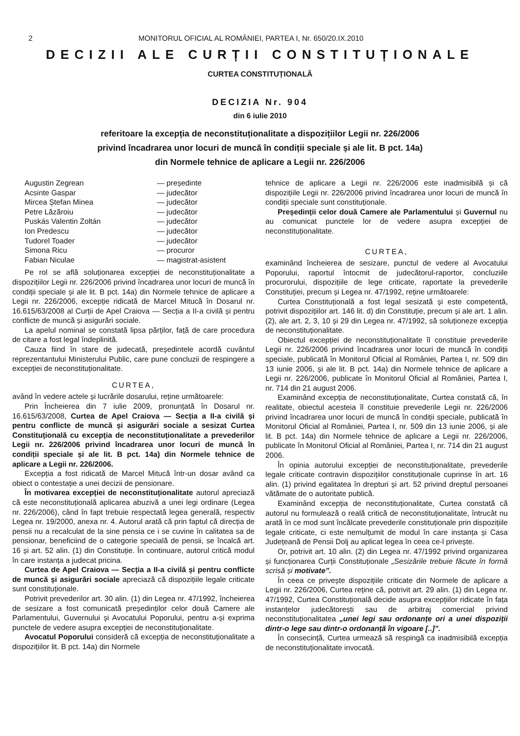2 MONITORUL OFICIAL AL ROMÂNIEI, PARTEA I, Nr. 650/20.IX.2010
DECIZII ALE CURȚII CONSTITUȚIONALE
CURTEA CONSTITUȚIONALĂ
DECIZIA Nr. 904
din 6 iulie 2010
referitoare la excepția de neconstituționalitate a dispozițiilor Legii nr. 226/2006
privind încadrarea unor locuri de muncă în condiții speciale și ale lit. B pct. 14a)
din Normele tehnice de aplicare a Legii nr. 226/2006
Augustin Zegrean — președinte Acsinte Gaspar — judecător Mircea Ștefan Minea — judecător Petre Lăzăroiu — judecător Puskás Valentin Zoltán — judecător Ion Predescu — judecător Tudorel Toader — judecător Simona Ricu — procuror Fabian Niculae — magistrat-asistent
Pe rol se află soluționarea excepției de neconstituționalitate a dispozițiilor Legii nr. 226/2006 privind încadrarea unor locuri de muncă în condiții speciale și ale lit. B pct. 14a) din Normele tehnice de aplicare a Legii nr. 226/2006, excepție ridicată de Marcel Mitucă în Dosarul nr. 16.615/63/2008 al Curții de Apel Craiova — Secția a II-a civilă și pentru conflicte de muncă și asigurări sociale.
La apelul nominal se constată lipsa părților, față de care procedura de citare a fost legal îndeplinită.
Cauza fiind în stare de judecată, președintele acordă cuvântul reprezentantului Ministerului Public, care pune concluzii de respingere a excepției de neconstituționalitate.
CURTEA,
având în vedere actele și lucrările dosarului, reține următoarele:
Prin Încheierea din 7 iulie 2009, pronunțată în Dosarul nr. 16.615/63/2008, Curtea de Apel Craiova — Secția a II-a civilă și pentru conflicte de muncă și asigurări sociale a sesizat Curtea Constituțională cu excepția de neconstituționalitate a prevederilor Legii nr. 226/2006 privind încadrarea unor locuri de muncă în condiții speciale și ale lit. B pct. 14a) din Normele tehnice de aplicare a Legii nr. 226/2006.
Excepția a fost ridicată de Marcel Mitucă într-un dosar având ca obiect o contestație a unei decizii de pensionare.
În motivarea excepției de neconstituționalitate autorul apreciază că este neconstituțională aplicarea abuzivă a unei legi ordinare (Legea nr. 226/2006), când în fapt trebuie respectată legea generală, respectiv Legea nr. 19/2000, anexa nr. 4. Autorul arată că prin faptul că direcția de pensii nu a recalculat de la sine pensia ce i se cuvine în calitatea sa de pensionar, beneficiind de o categorie specială de pensii, se încalcă art. 16 și art. 52 alin. (1) din Constituție. În continuare, autorul critică modul în care instanța a judecat pricina.
Curtea de Apel Craiova — Secția a II-a civilă și pentru conflicte de muncă și asigurări sociale apreciază că dispozițiile legale criticate sunt constituționale.
Potrivit prevederilor art. 30 alin. (1) din Legea nr. 47/1992, încheierea de sesizare a fost comunicată președinților celor două Camere ale Parlamentului, Guvernului și Avocatului Poporului, pentru a-și exprima punctele de vedere asupra excepției de neconstituționalitate.
Avocatul Poporului consideră că excepția de neconstituționalitate a dispozițiilor lit. B pct. 14a) din Normele
tehnice de aplicare a Legii nr. 226/2006 este inadmisibilă și că dispozițiile Legii nr. 226/2006 privind încadrarea unor locuri de muncă în condiții speciale sunt constituționale.
Președinții celor două Camere ale Parlamentului și Guvernul nu au comunicat punctele lor de vedere asupra excepției de neconstituționalitate.
CURTEA,
examinând încheierea de sesizare, punctul de vedere al Avocatului Poporului, raportul întocmit de judecătorul-raportor, concluziile procurorului, dispozițiile de lege criticate, raportate la prevederile Constituției, precum și Legea nr. 47/1992, reține următoarele:
Curtea Constituțională a fost legal sesizată și este competentă, potrivit dispozițiilor art. 146 lit. d) din Constituție, precum și ale art. 1 alin. (2), ale art. 2, 3, 10 și 29 din Legea nr. 47/1992, să soluționeze excepția de neconstituționalitate.
Obiectul excepției de neconstituționalitate îl constituie prevederile Legii nr. 226/2006 privind încadrarea unor locuri de muncă în condiții speciale, publicată în Monitorul Oficial al României, Partea I, nr. 509 din 13 iunie 2006, și ale lit. B pct. 14a) din Normele tehnice de aplicare a Legii nr. 226/2006, publicate în Monitorul Oficial al României, Partea I, nr. 714 din 21 august 2006.
Examinând excepția de neconstituționalitate, Curtea constată că, în realitate, obiectul acesteia îl constituie prevederile Legii nr. 226/2006 privind încadrarea unor locuri de muncă în condiții speciale, publicată în Monitorul Oficial al României, Partea I, nr. 509 din 13 iunie 2006, și ale lit. B pct. 14a) din Normele tehnice de aplicare a Legii nr. 226/2006, publicate în Monitorul Oficial al României, Partea I, nr. 714 din 21 august 2006.
În opinia autorului excepției de neconstituționalitate, prevederile legale criticate contravin dispozițiilor constituționale cuprinse în art. 16 alin. (1) privind egalitatea în drepturi și art. 52 privind dreptul persoanei vătămate de o autoritate publică.
Examinând excepția de neconstituționalitate, Curtea constată că autorul nu formulează o reală critică de neconstituționalitate, întrucât nu arată în ce mod sunt încălcate prevederile constituționale prin dispozițiile legale criticate, ci este nemulțumit de modul în care instanța și Casa Județeană de Pensii Dolj au aplicat legea în ceea ce-l privește.
Or, potrivit art. 10 alin. (2) din Legea nr. 47/1992 privind organizarea și funcționarea Curții Constituționale „Sesizările trebuie făcute în formă scrisă și motivate”.
În ceea ce privește dispozițiile criticate din Normele de aplicare a Legii nr. 226/2006, Curtea reține că, potrivit art. 29 alin. (1) din Legea nr. 47/1992, Curtea Constituțională decide asupra excepțiilor ridicate în fața instanțelor judecătorești sau de arbitraj comercial privind neconstituționalitatea „unei legi sau ordonanțe ori a unei dispoziții dintr-o lege sau dintr-o ordonanță în vigoare [..]”.
În consecință, Curtea urmează să respingă ca inadmisibilă excepția de neconstituționalitate invocată.